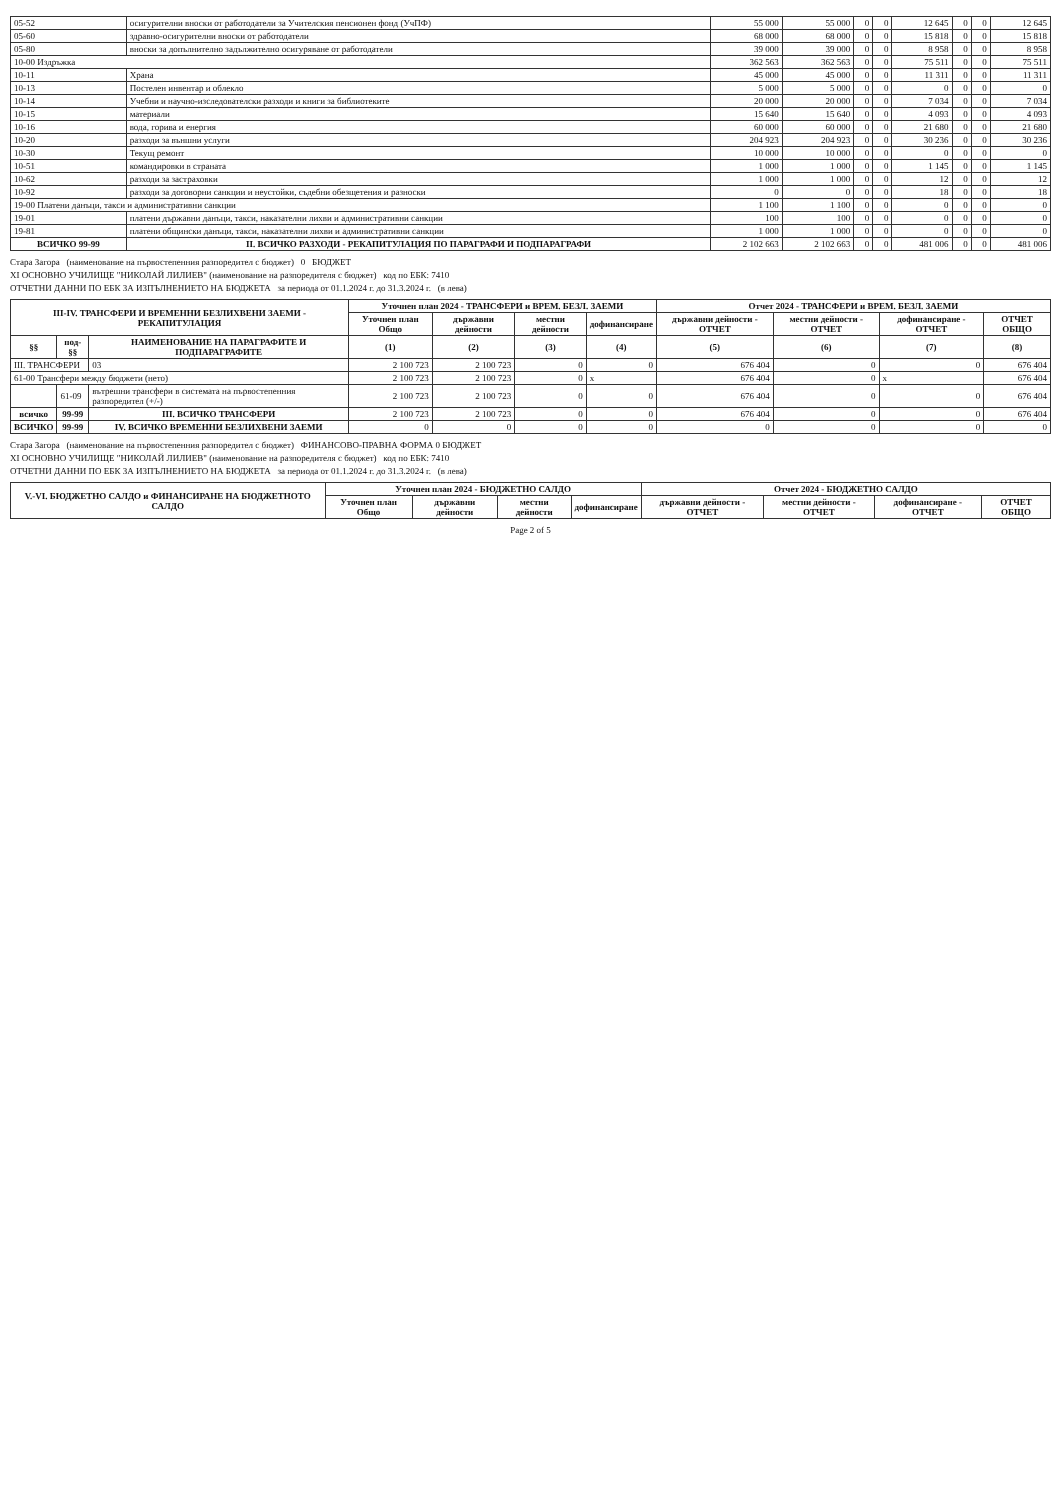| 05-52 | осигурителни вноски от работодатели за Учителския пенсионен фонд (УчПФ) | 55 000 | 55 000 | 0 | 0 | 12 645 | 0 | 0 | 12 645 |
| 05-60 | здравно-осигурителни вноски от работодатели | 68 000 | 68 000 | 0 | 0 | 15 818 | 0 | 0 | 15 818 |
| 05-80 | вноски за допълнително задължително осигуряване от работодатели | 39 000 | 39 000 | 0 | 0 | 8 958 | 0 | 0 | 8 958 |
| 10-00 Издръжка | | 362 563 | 362 563 | 0 | 0 | 75 511 | 0 | 0 | 75 511 |
| 10-11 | Храна | 45 000 | 45 000 | 0 | 0 | 11 311 | 0 | 0 | 11 311 |
| 10-13 | Постелен инвентар и облекло | 5 000 | 5 000 | 0 | 0 | 0 | 0 | 0 | 0 |
| 10-14 | Учебни и научно-изследователски разходи и книги за библиотеките | 20 000 | 20 000 | 0 | 0 | 7 034 | 0 | 0 | 7 034 |
| 10-15 | материали | 15 640 | 15 640 | 0 | 0 | 4 093 | 0 | 0 | 4 093 |
| 10-16 | вода, горива и енергия | 60 000 | 60 000 | 0 | 0 | 21 680 | 0 | 0 | 21 680 |
| 10-20 | разходи за външни услуги | 204 923 | 204 923 | 0 | 0 | 30 236 | 0 | 0 | 30 236 |
| 10-30 | Текущ ремонт | 10 000 | 10 000 | 0 | 0 | 0 | 0 | 0 | 0 |
| 10-51 | командировки в страната | 1 000 | 1 000 | 0 | 0 | 1 145 | 0 | 0 | 1 145 |
| 10-62 | разходи за застраховки | 1 000 | 1 000 | 0 | 0 | 12 | 0 | 0 | 12 |
| 10-92 | разходи за договорни санкции и неустойки, съдебни обезщетения и разноски | 0 | 0 | 0 | 0 | 18 | 0 | 0 | 18 |
| 19-00 Платени данъци, такси и административни санкции | | 1 100 | 1 100 | 0 | 0 | 0 | 0 | 0 | 0 |
| 19-01 | платени държавни данъци, такси, наказателни лихви и административни санкции | 100 | 100 | 0 | 0 | 0 | 0 | 0 | 0 |
| 19-81 | платени общински данъци, такси, наказателни лихви и административни санкции | 1 000 | 1 000 | 0 | 0 | 0 | 0 | 0 | 0 |
| ВСИЧКО 99-99 | II. ВСИЧКО РАЗХОДИ - РЕКАПИТУЛАЦИЯ ПО ПАРАГРАФИ И ПОДПАРАГРАФИ | 2 102 663 | 2 102 663 | 0 | 0 | 481 006 | 0 | 0 | 481 006 |
Стара Загора (наименование на първостепенния разпоредител с бюджет) 0 БЮДЖЕТ
XI ОСНОВНО УЧИЛИЩЕ "НИКОЛАЙ ЛИЛИЕВ" (наименование на разпоредителя с бюджет) код по ЕБК: 7410
ОТЧЕТНИ ДАННИ ПО ЕБК ЗА ИЗПЪЛНЕНИЕТО НА БЮДЖЕТА за периода от 01.1.2024 г. до 31.3.2024 г. (в лева)
| III-IV. ТРАНСФЕРИ И ВРЕМЕННИ БЕЗЛИХВЕНИ ЗАЕМИ - РЕКАПИТУЛАЦИЯ | | | Уточнен план 2024 - ТРАНСФЕРИ и ВРЕМ. БЕЗЛ. ЗАЕМИ | | | | Отчет 2024 - ТРАНСФЕРИ и ВРЕМ. БЕЗЛ. ЗАЕМИ | | | |
| --- | --- | --- | --- | --- | --- | --- | --- | --- | --- | --- |
| | | | Уточнен план Общо | държавни дейности | местни дейности | дофинансиране | държавни дейности - ОТЧЕТ | местни дейности - ОТЧЕТ | дофинансиране - ОТЧЕТ | ОТЧЕТ ОБЩО |
| §§ | под-§§ | НАИМЕНОВАНИЕ НА ПАРАГРАФИТЕ И ПОДПАРАГРАФИТЕ | (1) | (2) | (3) | (4) | (5) | (6) | (7) | (8) |
| III. ТРАНСФЕРИ | | 03 | 2 100 723 | 2 100 723 | 0 | 0 | 676 404 | 0 | 0 | 676 404 |
| 61-00 Трансфери между бюджети (нето) | | | 2 100 723 | 2 100 723 | 0 | x | 676 404 | 0 | x | 676 404 |
| | 61-09 | вътрешни трансфери в системата на първостепенния разпоредител (+/-) | 2 100 723 | 2 100 723 | 0 | 0 | 676 404 | 0 | 0 | 676 404 |
| всичко | 99-99 | III. ВСИЧКО ТРАНСФЕРИ | 2 100 723 | 2 100 723 | 0 | 0 | 676 404 | 0 | 0 | 676 404 |
| ВСИЧКО | 99-99 | IV. ВСИЧКО ВРЕМЕННИ БЕЗЛИХВЕНИ ЗАЕМИ | 0 | 0 | 0 | 0 | 0 | 0 | 0 | 0 |
Стара Загора (наименование на първостепенния разпоредител с бюджет) ФИНАНСОВО-ПРАВНА ФОРМА 0 БЮДЖЕТ
XI ОСНОВНО УЧИЛИЩЕ "НИКОЛАЙ ЛИЛИЕВ" (наименование на разпоредителя с бюджет) код по ЕБК: 7410
ОТЧЕТНИ ДАННИ ПО ЕБК ЗА ИЗПЪЛНЕНИЕТО НА БЮДЖЕТА за периода от 01.1.2024 г. до 31.3.2024 г. (в лева)
| V.-VI. БЮДЖЕТНО САЛДО и ФИНАНСИРАНЕ НА БЮДЖЕТНОТО САЛДО | Уточнен план 2024 - БЮДЖЕТНО САЛДО | | | | Отчет 2024 - БЮДЖЕТНО САЛДО | | | |
| --- | --- | --- | --- | --- | --- | --- | --- | --- |
| | Уточнен план Общо | държавни дейности | местни дейности | дофинансиране | държавни дейности - ОТЧЕТ | местни дейности - ОТЧЕТ | дофинансиране - ОТЧЕТ | ОТЧЕТ ОБЩО |
Page 2 of 5